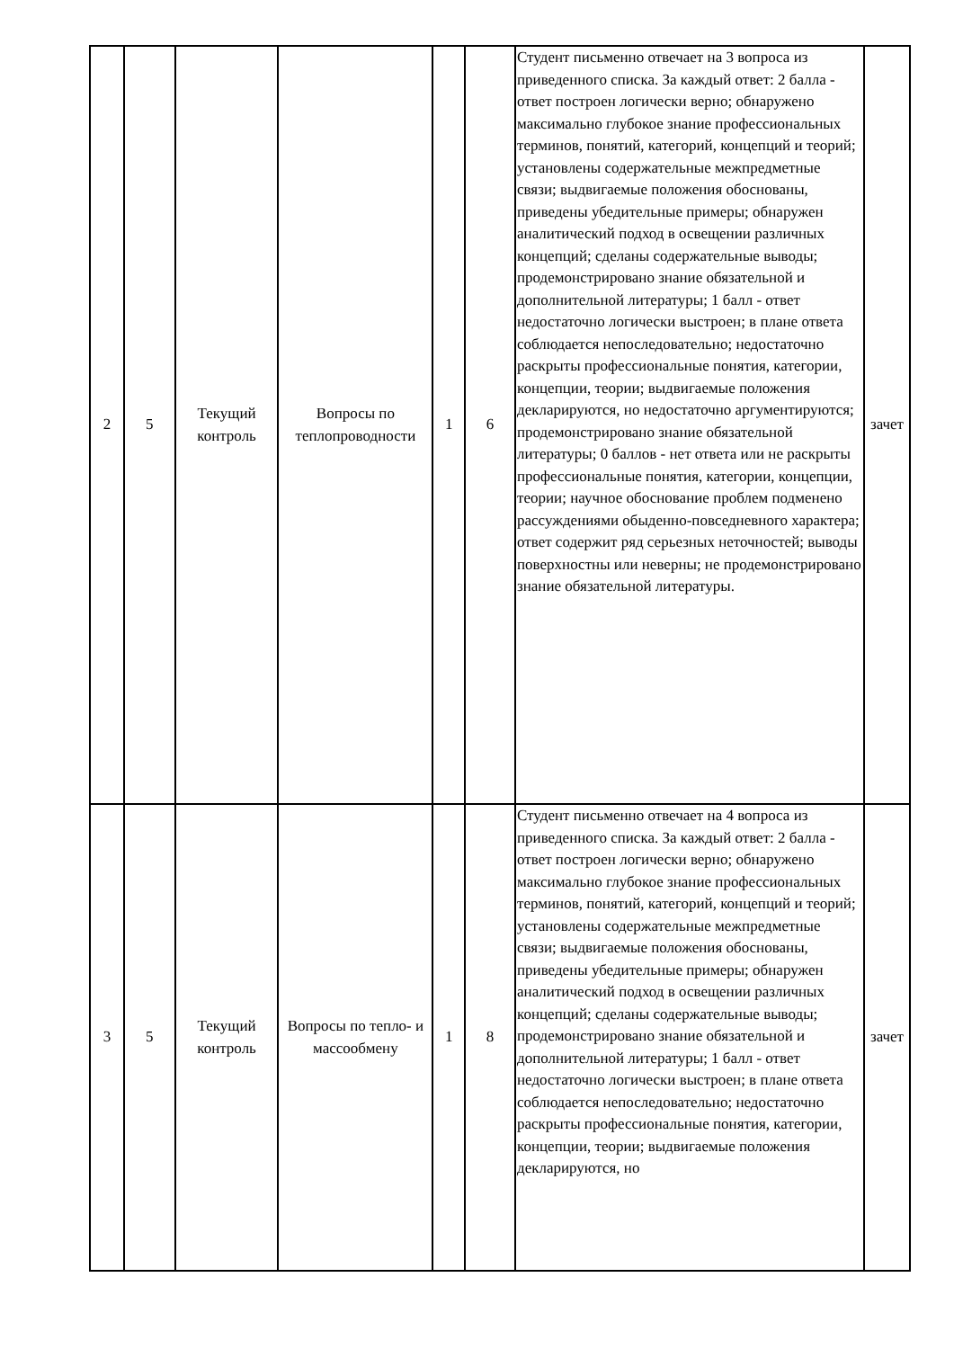| 2 | 5 | Текущий контроль | Вопросы по теплопроводности | 1 | 6 | Студент письменно отвечает на 3 вопроса из приведенного списка. За каждый ответ: 2 балла - ответ построен логически верно; обнаружено максимально глубокое знание профессиональных терминов, понятий, категорий, концепций и теорий; установлены содержательные межпредметные связи; выдвигаемые положения обоснованы, приведены убедительные примеры; обнаружен аналитический подход в освещении различных концепций; сделаны содержательные выводы; продемонстрировано знание обязательной и дополнительной литературы; 1 балл - ответ недостаточно логически выстроен; в плане ответа соблюдается непоследовательно; недостаточно раскрыты профессиональные понятия, категории, концепции, теории; выдвигаемые положения декларируются, но недостаточно аргументируются; продемонстрировано знание обязательной литературы; 0 баллов - нет ответа или не раскрыты профессиональные понятия, категории, концепции, теории; научное обоснование проблем подменено рассуждениями обыденно-повседневного характера; ответ содержит ряд серьезных неточностей; выводы поверхностны или неверны; не продемонстрировано знание обязательной литературы. | зачет |
| 3 | 5 | Текущий контроль | Вопросы по тепло- и массообмену | 1 | 8 | Студент письменно отвечает на 4 вопроса из приведенного списка. За каждый ответ: 2 балла - ответ построен логически верно; обнаружено максимально глубокое знание профессиональных терминов, понятий, категорий, концепций и теорий; установлены содержательные межпредметные связи; выдвигаемые положения обоснованы, приведены убедительные примеры; обнаружен аналитический подход в освещении различных концепций; сделаны содержательные выводы; продемонстрировано знание обязательной и дополнительной литературы; 1 балл - ответ недостаточно логически выстроен; в плане ответа соблюдается непоследовательно; недостаточно раскрыты профессиональные понятия, категории, концепции, теории; выдвигаемые положения декларируются, но | зачет |